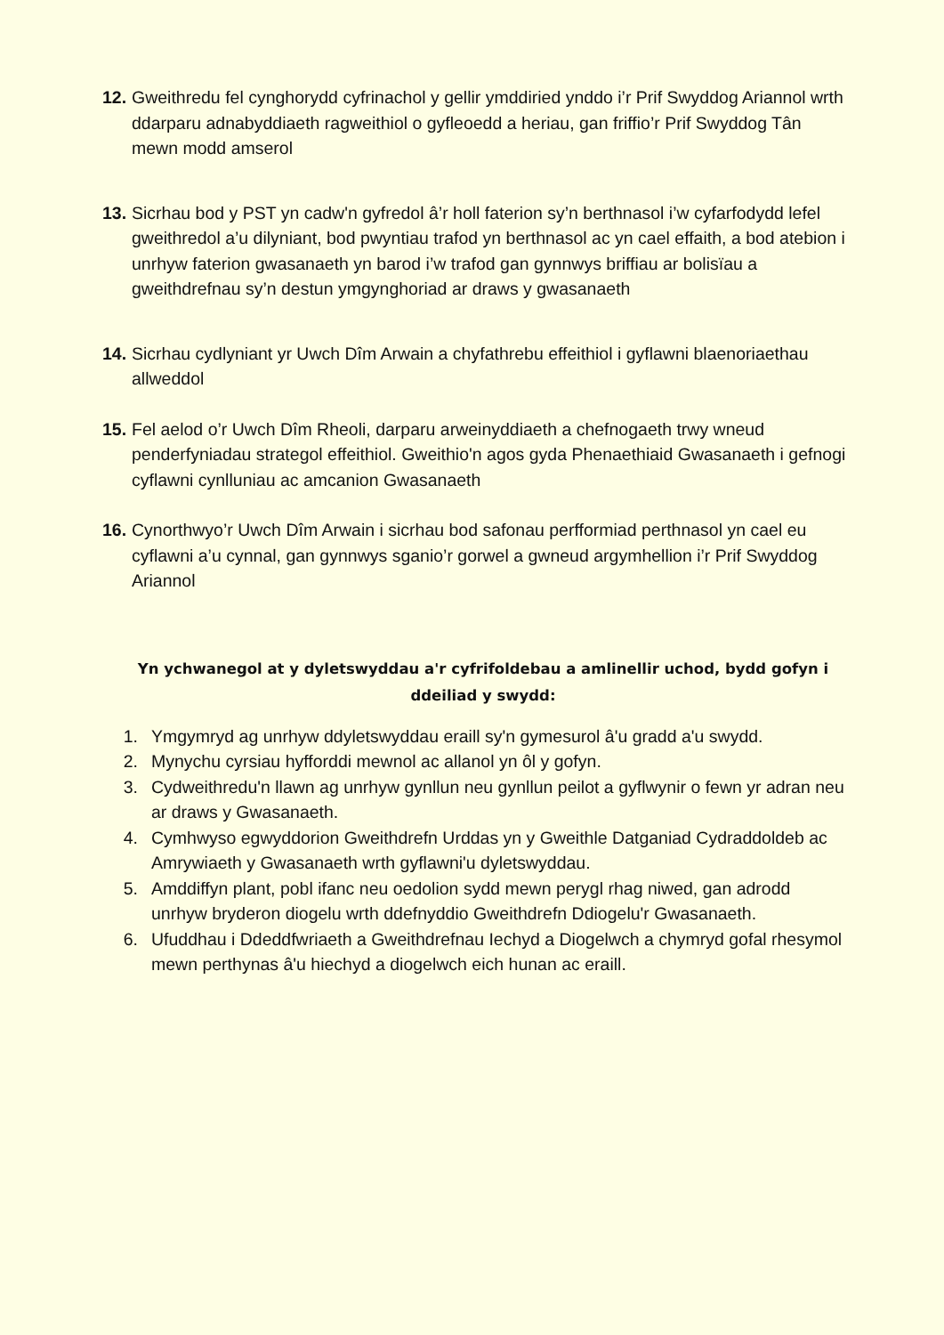12. Gweithredu fel cynghorydd cyfrinachol y gellir ymddiried ynddo i’r Prif Swyddog Ariannol wrth ddarparu adnabyddiaeth ragweithiol o gyfleoedd a heriau, gan friffio’r Prif Swyddog Tân mewn modd amserol
13. Sicrhau bod y PST yn cadw'n gyfredol â’r holl faterion sy’n berthnasol i’w cyfarfodydd lefel gweithredol a’u dilyniant, bod pwyntiau trafod yn berthnasol ac yn cael effaith, a bod atebion i unrhyw faterion gwasanaeth yn barod i’w trafod gan gynnwys briffiau ar bolisïau a gweithdrefnau sy’n destun ymgynghoriad ar draws y gwasanaeth
14. Sicrhau cydlyniant yr Uwch Dîm Arwain a chyfathrebu effeithiol i gyflawni blaenoriaethau allweddol
15. Fel aelod o’r Uwch Dîm Rheoli, darparu arweinyddiaeth a chefnogaeth trwy wneud penderfyniadau strategol effeithiol. Gweithio'n agos gyda Phenaethiaid Gwasanaeth i gefnogi cyflawni cynlluniau ac amcanion Gwasanaeth
16. Cynorthwyo’r Uwch Dîm Arwain i sicrhau bod safonau perfformiad perthnasol yn cael eu cyflawni a’u cynnal, gan gynnwys sganio’r gorwel a gwneud argymhellion i’r Prif Swyddog Ariannol
Yn ychwanegol at y dyletswyddau a'r cyfrifoldebau a amlinellir uchod, bydd gofyn i ddeiliad y swydd:
1. Ymgymryd ag unrhyw ddyletswyddau eraill sy'n gymesurol â'u gradd a'u swydd.
2. Mynychu cyrsiau hyfforddi mewnol ac allanol yn ôl y gofyn.
3. Cydweithredu'n llawn ag unrhyw gynllun neu gynllun peilot a gyflwynir o fewn yr adran neu ar draws y Gwasanaeth.
4. Cymhwyso egwyddorion Gweithdrefn Urddas yn y Gweithle Datganiad Cydraddoldeb ac Amrywiaeth y Gwasanaeth wrth gyflawni'u dyletswyddau.
5. Amddiffyn plant, pobl ifanc neu oedolion sydd mewn perygl rhag niwed, gan adrodd unrhyw bryderon diogelu wrth ddefnyddio Gweithdrefn Ddiogelu'r Gwasanaeth.
6. Ufuddhau i Ddeddfwriaeth a Gweithdrefnau Iechyd a Diogelwch a chymryd gofal rhesymol mewn perthynas â'u hiechyd a diogelwch eich hunan ac eraill.